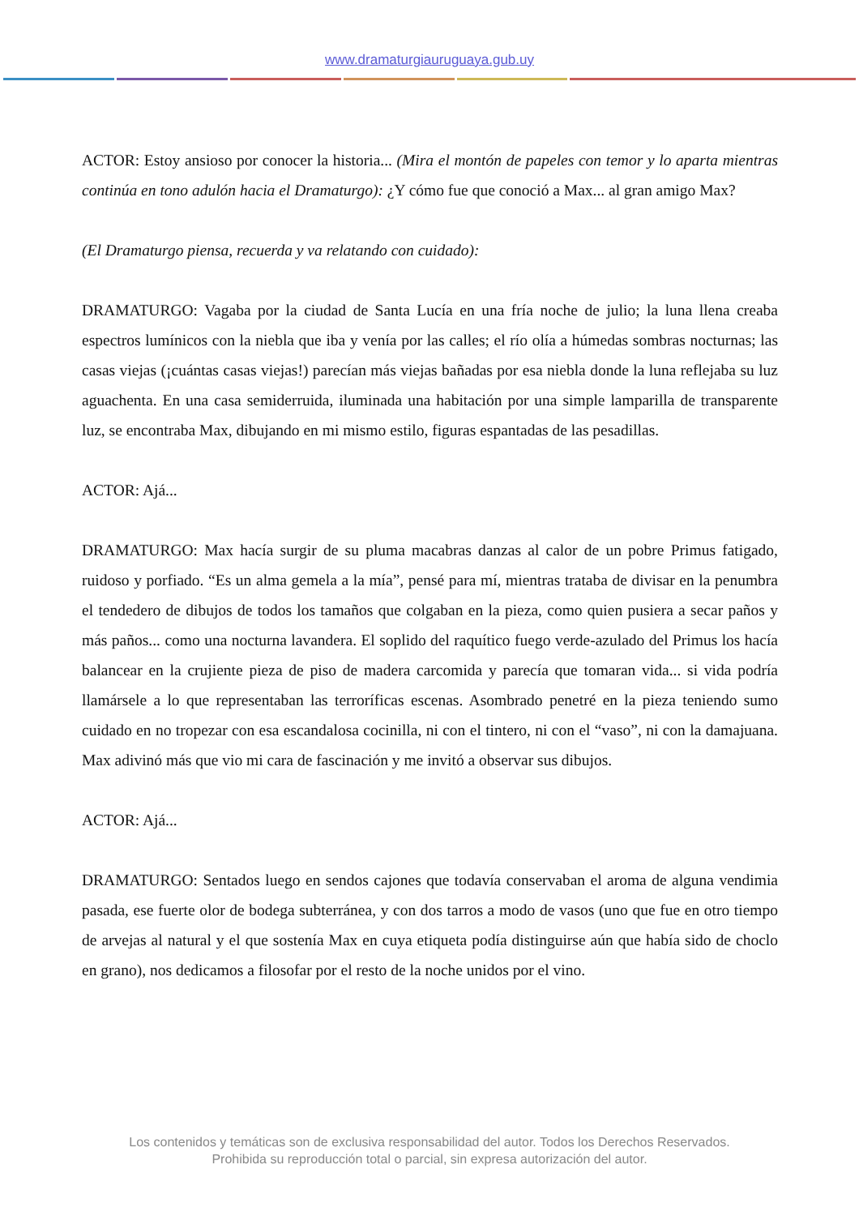www.dramaturgiauruguaya.gub.uy
ACTOR: Estoy ansioso por conocer la historia... (Mira el montón de papeles con temor y lo aparta mientras continúa en tono adulón hacia el Dramaturgo): ¿Y cómo fue que conoció a Max... al gran amigo Max?
(El Dramaturgo piensa, recuerda y va relatando con cuidado):
DRAMATURGO: Vagaba por la ciudad de Santa Lucía en una fría noche de julio; la luna llena creaba espectros lumínicos con la niebla que iba y venía por las calles; el río olía a húmedas sombras nocturnas; las casas viejas (¡cuántas casas viejas!) parecían más viejas bañadas por esa niebla donde la luna reflejaba su luz aguachenta. En una casa semiderruida, iluminada una habitación por una simple lamparilla de transparente luz, se encontraba Max, dibujando en mi mismo estilo, figuras espantadas de las pesadillas.
ACTOR: Ajá...
DRAMATURGO: Max hacía surgir de su pluma macabras danzas al calor de un pobre Primus fatigado, ruidoso y porfiado. “Es un alma gemela a la mía”, pensé para mí, mientras trataba de divisar en la penumbra el tendedero de dibujos de todos los tamaños que colgaban en la pieza, como quien pusiera a secar paños y más paños... como una nocturna lavandera. El soplido del raquítico fuego verde-azulado del Primus los hacía balancear en la crujiente pieza de piso de madera carcomida y parecía que tomaran vida... si vida podría llamársele a lo que representaban las terroríficas escenas. Asombrado penetré en la pieza teniendo sumo cuidado en no tropezar con esa escandalosa cocinilla, ni con el tintero, ni con el “vaso”, ni con la damajuana. Max adivinó más que vio mi cara de fascinación y me invitó a observar sus dibujos.
ACTOR: Ajá...
DRAMATURGO: Sentados luego en sendos cajones que todavía conservaban el aroma de alguna vendimia pasada, ese fuerte olor de bodega subterránea, y con dos tarros a modo de vasos (uno que fue en otro tiempo de arvejas al natural y el que sostenía Max en cuya etiqueta podía distinguirse aún que había sido de choclo en grano), nos dedicamos a filosofar por el resto de la noche unidos por el vino.
Los contenidos y temáticas son de exclusiva responsabilidad del autor. Todos los Derechos Reservados.
Prohibida su reproducción total o parcial, sin expresa autorización del autor.